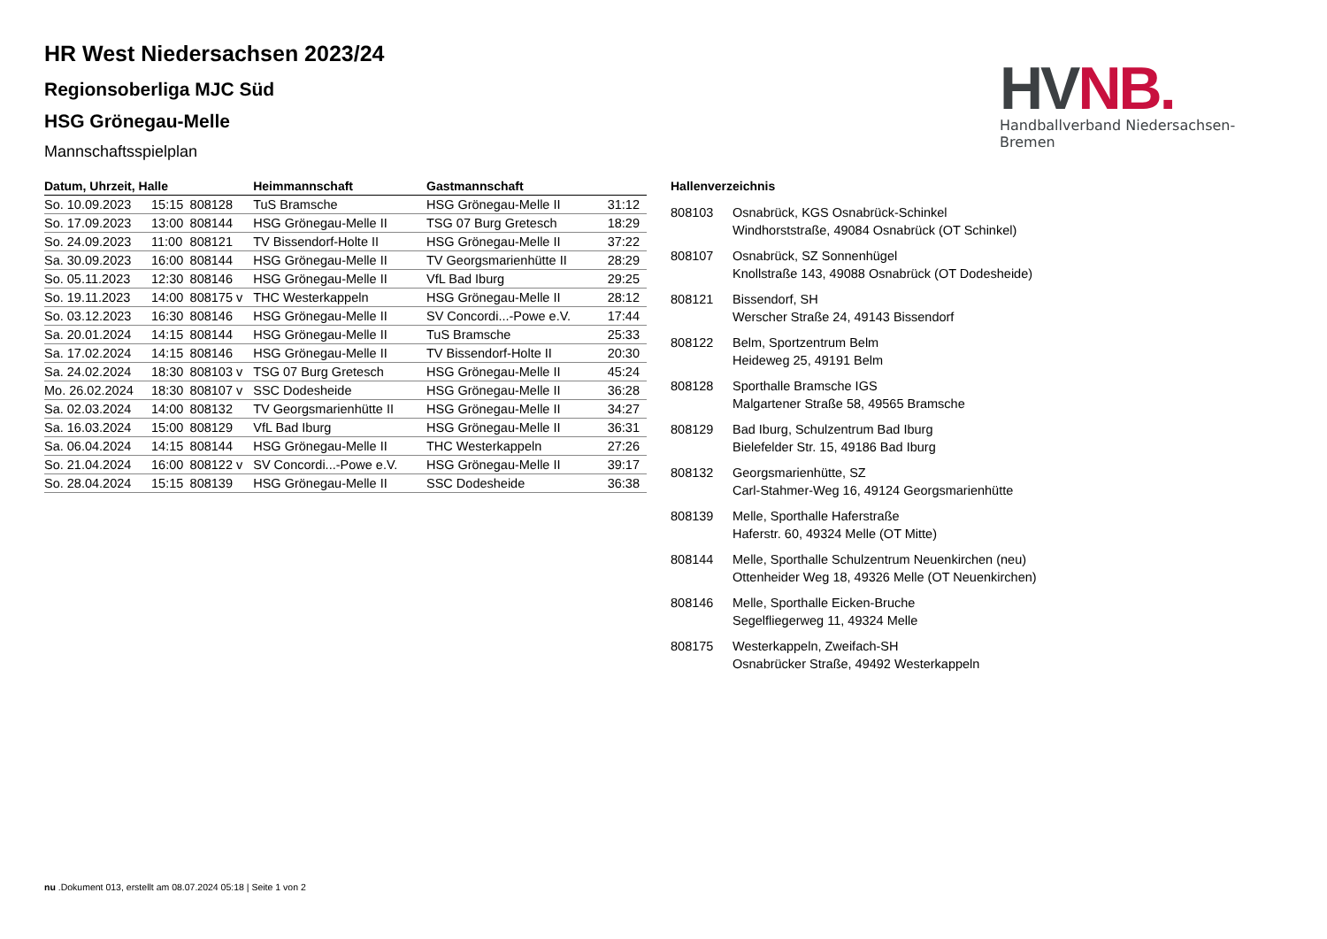HR West Niedersachsen 2023/24
Regionsoberliga MJC Süd
HSG Grönegau-Melle
Mannschaftsspielplan
HV NB.
Handballverband Niedersachsen-Bremen
| Datum, Uhrzeit, Halle | | | Heimmannschaft | Gastmannschaft | |
| --- | --- | --- | --- | --- | --- |
| So. 10.09.2023 | 15:15 | 808128 | TuS Bramsche | HSG Grönegau-Melle II | 31:12 |
| So. 17.09.2023 | 13:00 | 808144 | HSG Grönegau-Melle II | TSG 07 Burg Gretesch | 18:29 |
| So. 24.09.2023 | 11:00 | 808121 | TV Bissendorf-Holte II | HSG Grönegau-Melle II | 37:22 |
| Sa. 30.09.2023 | 16:00 | 808144 | HSG Grönegau-Melle II | TV Georgsmarienhütte II | 28:29 |
| So. 05.11.2023 | 12:30 | 808146 | HSG Grönegau-Melle II | VfL Bad Iburg | 29:25 |
| So. 19.11.2023 | 14:00 | 808175 v | THC Westerkappeln | HSG Grönegau-Melle II | 28:12 |
| So. 03.12.2023 | 16:30 | 808146 | HSG Grönegau-Melle II | SV Concordi...-Powe e.V. | 17:44 |
| Sa. 20.01.2024 | 14:15 | 808144 | HSG Grönegau-Melle II | TuS Bramsche | 25:33 |
| Sa. 17.02.2024 | 14:15 | 808146 | HSG Grönegau-Melle II | TV Bissendorf-Holte II | 20:30 |
| Sa. 24.02.2024 | 18:30 | 808103 v | TSG 07 Burg Gretesch | HSG Grönegau-Melle II | 45:24 |
| Mo. 26.02.2024 | 18:30 | 808107 v | SSC Dodesheide | HSG Grönegau-Melle II | 36:28 |
| Sa. 02.03.2024 | 14:00 | 808132 | TV Georgsmarienhütte II | HSG Grönegau-Melle II | 34:27 |
| Sa. 16.03.2024 | 15:00 | 808129 | VfL Bad Iburg | HSG Grönegau-Melle II | 36:31 |
| Sa. 06.04.2024 | 14:15 | 808144 | HSG Grönegau-Melle II | THC Westerkappeln | 27:26 |
| So. 21.04.2024 | 16:00 | 808122 v | SV Concordi...-Powe e.V. | HSG Grönegau-Melle II | 39:17 |
| So. 28.04.2024 | 15:15 | 808139 | HSG Grönegau-Melle II | SSC Dodesheide | 36:38 |
Hallenverzeichnis
808103 Osnabrück, KGS Osnabrück-Schinkel
Windhorststraße, 49084 Osnabrück (OT Schinkel)
808107 Osnabrück, SZ Sonnenhügel
Knollstraße 143, 49088 Osnabrück (OT Dodesheide)
808121 Bissendorf, SH
Werscher Straße 24, 49143 Bissendorf
808122 Belm, Sportzentrum Belm
Heideweg 25, 49191 Belm
808128 Sporthalle Bramsche IGS
Malgartener Straße 58, 49565 Bramsche
808129 Bad Iburg, Schulzentrum Bad Iburg
Bielefelder Str. 15, 49186 Bad Iburg
808132 Georgsmarienhütte, SZ
Carl-Stahmer-Weg 16, 49124 Georgsmarienhütte
808139 Melle, Sporthalle Haferstraße
Haferstr. 60, 49324 Melle (OT Mitte)
808144 Melle, Sporthalle Schulzentrum Neuenkirchen (neu)
Ottenheider Weg 18, 49326 Melle (OT Neuenkirchen)
808146 Melle, Sporthalle Eicken-Bruche
Segelfliegerweg 11, 49324 Melle
808175 Westerkappeln, Zweifach-SH
Osnabrücker Straße, 49492 Westerkappeln
nu .Dokument 013, erstellt am 08.07.2024 05:18 | Seite 1 von 2